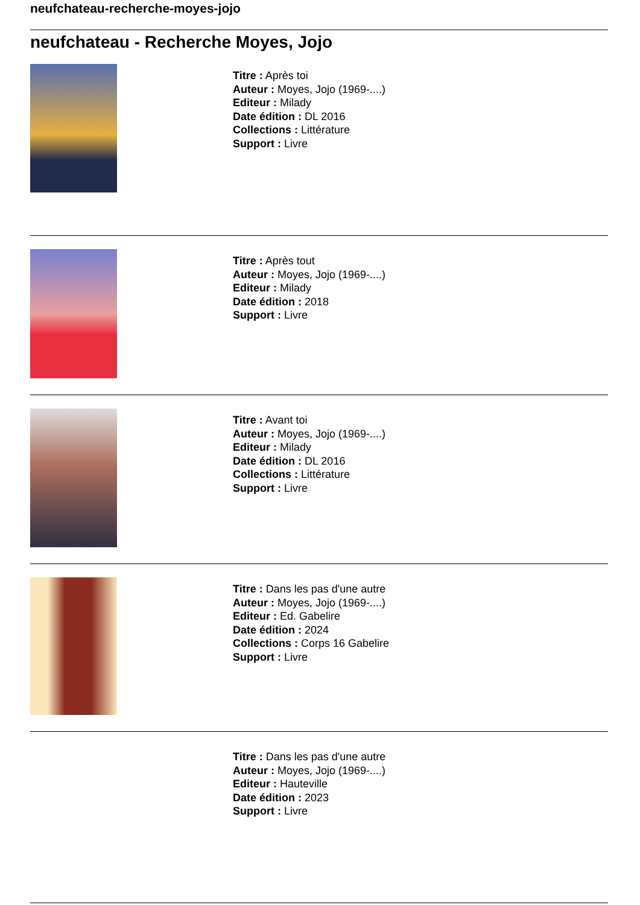neufchateau-recherche-moyes-jojo
neufchateau - Recherche Moyes, Jojo
Titre : Après toi
Auteur : Moyes, Jojo (1969-....)
Editeur : Milady
Date édition : DL 2016
Collections : Littérature
Support : Livre
Titre : Après tout
Auteur : Moyes, Jojo (1969-....)
Editeur : Milady
Date édition : 2018
Support : Livre
Titre : Avant toi
Auteur : Moyes, Jojo (1969-....)
Editeur : Milady
Date édition : DL 2016
Collections : Littérature
Support : Livre
Titre : Dans les pas d'une autre
Auteur : Moyes, Jojo (1969-....)
Editeur : Ed. Gabelire
Date édition : 2024
Collections : Corps 16 Gabelire
Support : Livre
Titre : Dans les pas d'une autre
Auteur : Moyes, Jojo (1969-....)
Editeur : Hauteville
Date édition : 2023
Support : Livre